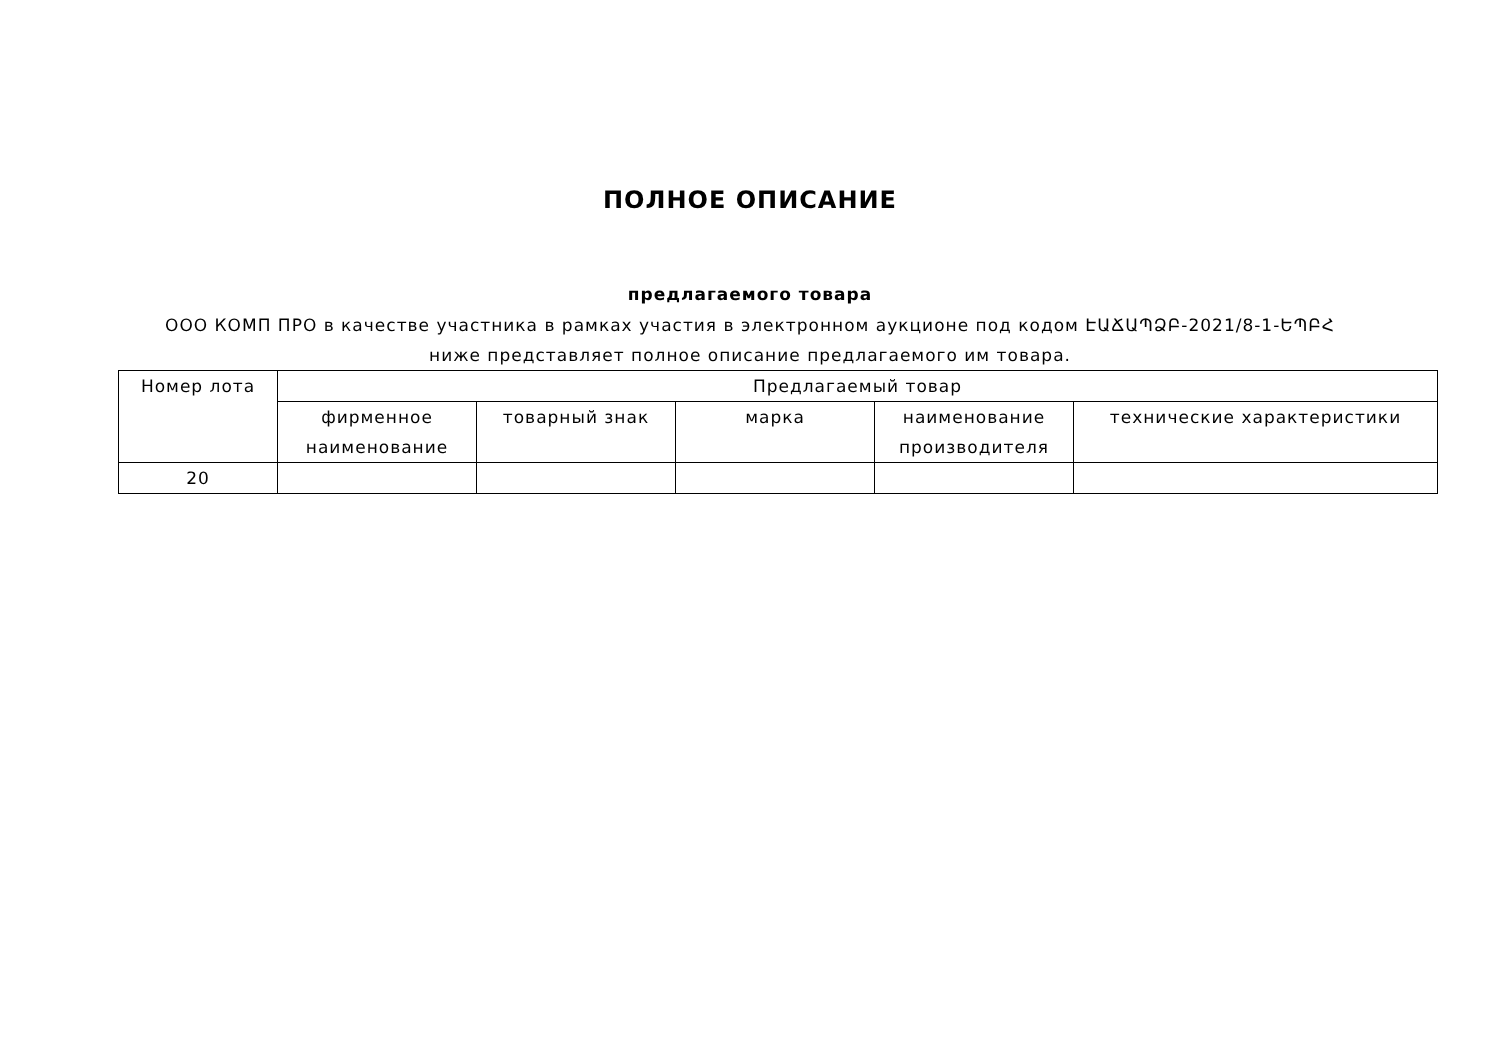ПОЛНОЕ ОПИСАНИЕ
предлагаемого товара
ООО КОМП ПРО в качестве участника в рамках участия в электронном аукционе под кодом ԷԱՃԱՊՁԲ-2021/8-1-ԵՊԲՀ ниже представляет полное описание предлагаемого им товара.
| Номер лота | Предлагаемый товар | | | | |
| --- | --- | --- | --- | --- | --- |
| | фирменное наименование | товарный знак | марка | наименование производителя | технические характеристики |
| 20 | | | | | |